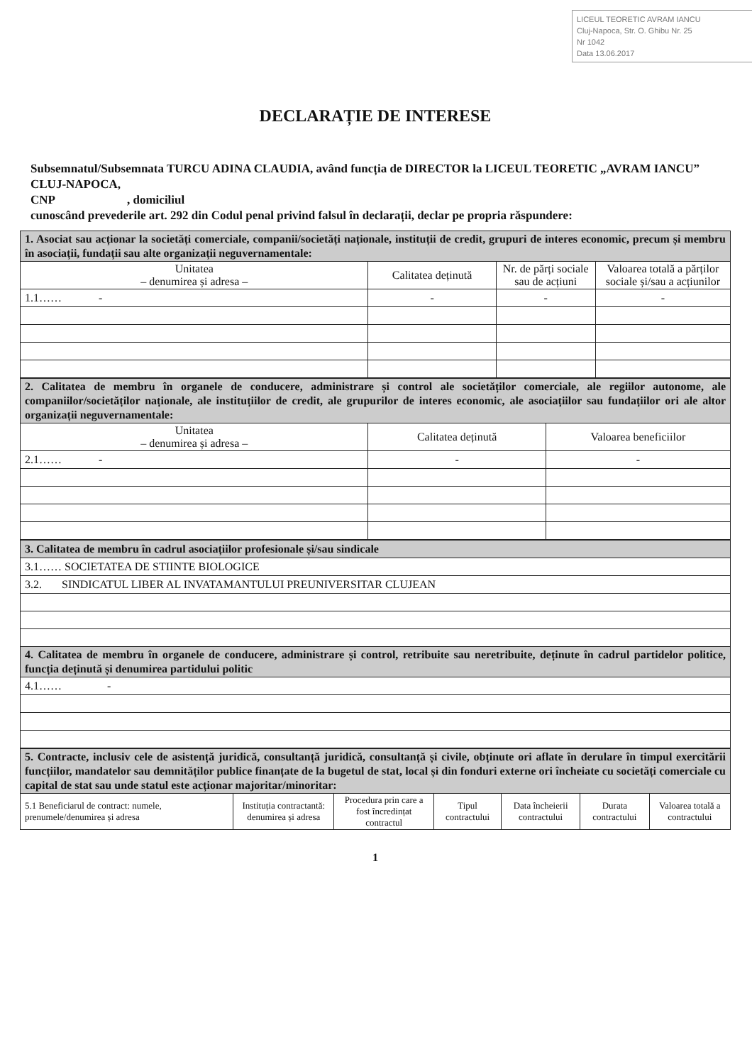LICEUL TEORETIC AVRAM IANCU
Cluj-Napoca, Str. O. Ghibu Nr. 25
Nr 1042
Data 13.06.2017
DECLARAȚIE DE INTERESE
Subsemnatul/Subsemnata TURCU ADINA CLAUDIA, având funcția de DIRECTOR la LICEUL TEORETIC „AVRAM IANCU” CLUJ-NAPOCA,
CNP , domiciliul
cunoscând prevederile art. 292 din Codul penal privind falsul în declarații, declar pe propria răspundere:
| 1. Asociat sau acționar la societăți comerciale, companii/societăți naționale, instituții de credit, grupuri de interes economic, precum și membru în asociații, fundații sau alte organizații neguvernamentale: | | | |
| Unitatea – denumirea și adresa – | Calitatea deținută | Nr. de părți sociale sau de acțiuni | Valoarea totală a părților sociale și/sau a acțiunilor |
| 1.1…… - | - | - | - |
| 2. Calitatea de membru în organele de conducere, administrare și control ale societăților comerciale, ale regiilor autonome, ale companiilor/societăților naționale, ale instituțiilor de credit, ale grupurilor de interes economic, ale asociațiilor sau fundațiilor ori ale altor organizații neguvernamentale: | | |
| Unitatea – denumirea și adresa – | Calitatea deținută | Valoarea beneficiilor |
| 2.1…… - | - | - |
| 3. Calitatea de membru în cadrul asociațiilor profesionale și/sau sindicale |
| 3.1…… SOCIETATEA DE STIINTE BIOLOGICE |
| 3.2. SINDICATUL LIBER AL INVATAMANTULUI PREUNIVERSITAR CLUJEAN |
| 4. Calitatea de membru în organele de conducere, administrare și control, retribuite sau neretribuite, deținute în cadrul partidelor politice, funcția deținută și denumirea partidului politic |
| 4.1…… - |
| 5. Contracte, inclusiv cele de asistență juridică, consultanță juridică, consultanță și civile, obținute ori aflate în derulare în timpul exercitării funcțiilor, mandatelor sau demnităților publice finanțate de la bugetul de stat, local și din fonduri externe ori încheiate cu societăți comerciale cu capital de stat sau unde statul este acționar majoritar/minoritar: | | | | | | |
| 5.1 Beneficiarul de contract: numele, prenumele/denumirea și adresa | Instituția contractantă: denumirea și adresa | Procedura prin care a fost încredințat contractul | Tipul contractului | Data încheierii contractului | Durata contractului | Valoarea totală a contractului |
1